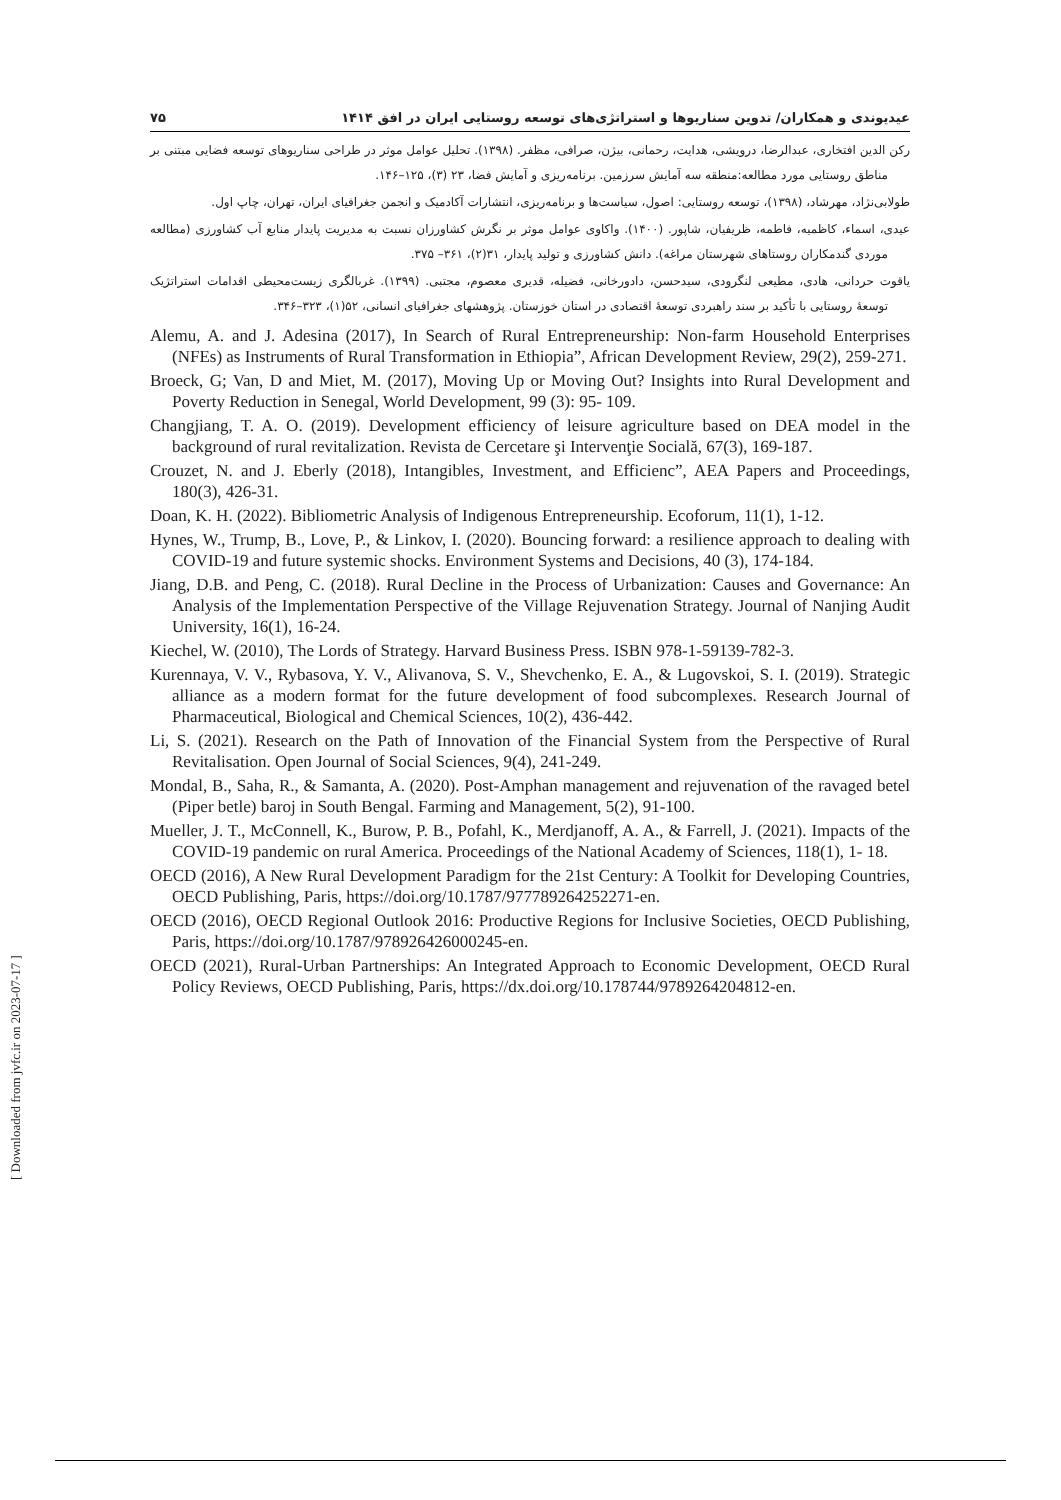۷۵ عیدیوندی و همکاران/ تدوین سناریوها و استراتژی‌های توسعه روستایی ایران در افق ۱۴۱۴
رکن الدین افتخاری، عبدالرضا، درویشی، هدایت، رحمانی، بیژن، صرافی، مظفر. (۱۳۹۸). تحلیل عوامل موثر در طراحی سناریوهای توسعه فضایی مبتنی بر مناطق روستایی مورد مطالعه:منطقه سه آمایش سرزمین. برنامه‌ریزی و آمایش فضا، ۲۳ (۳)، ۱۲۵–۱۴۶.
طولابی‌نژاد، مهرشاد، (۱۳۹۸)، توسعه روستایی: اصول، سیاست‌ها و برنامه‌ریزی، انتشارات آکادمیک و انجمن جغرافیای ایران، تهران، چاپ اول.
عیدی، اسماء، کاظمیه، فاطمه، ظریفیان، شاپور. (۱۴۰۰). واکاوی عوامل موثر بر نگرش کشاورزان نسبت به مدیریت پایدار منابع آب کشاورزی (مطالعه موردی گندمکاران روستاهای شهرستان مراغه). دانش کشاورزی و تولید پایدار، ۳۱(۲)، ۳۶۱– ۳۷۵.
یاقوت حردانی، هادی، مطیعی لنگرودی، سیدحسن، دادورخانی، فضیله، قدیری معصوم، مجتبی. (۱۳۹۹). غربالگری زیست‌محیطی اقدامات استراتژیک توسعهٔ روستایی با تأکید بر سند راهبردی توسعهٔ اقتصادی در استان خوزستان. پژوهشهای جغرافیای انسانی، ۵۲(۱)، ۳۲۳–۳۴۶.
Alemu, A. and J. Adesina (2017), In Search of Rural Entrepreneurship: Non-farm Household Enterprises (NFEs) as Instruments of Rural Transformation in Ethiopia”, African Development Review, 29(2), 259-271.
Broeck, G; Van, D and Miet, M. (2017), Moving Up or Moving Out? Insights into Rural Development and Poverty Reduction in Senegal, World Development, 99 (3): 95- 109.
Changjiang, T. A. O. (2019). Development efficiency of leisure agriculture based on DEA model in the background of rural revitalization. Revista de Cercetare şi Intervenţie Socială, 67(3), 169-187.
Crouzet, N. and J. Eberly (2018), Intangibles, Investment, and Efficienc”, AEA Papers and Proceedings, 180(3), 426-31.
Doan, K. H. (2022). Bibliometric Analysis of Indigenous Entrepreneurship. Ecoforum, 11(1), 1-12.
Hynes, W., Trump, B., Love, P., & Linkov, I. (2020). Bouncing forward: a resilience approach to dealing with COVID-19 and future systemic shocks. Environment Systems and Decisions, 40 (3), 174-184.
Jiang, D.B. and Peng, C. (2018). Rural Decline in the Process of Urbanization: Causes and Governance: An Analysis of the Implementation Perspective of the Village Rejuvenation Strategy. Journal of Nanjing Audit University, 16(1), 16-24.
Kiechel, W. (2010), The Lords of Strategy. Harvard Business Press. ISBN 978-1-59139-782-3.
Kurennaya, V. V., Rybasova, Y. V., Alivanova, S. V., Shevchenko, E. A., & Lugovskoi, S. I. (2019). Strategic alliance as a modern format for the future development of food subcomplexes. Research Journal of Pharmaceutical, Biological and Chemical Sciences, 10(2), 436-442.
Li, S. (2021). Research on the Path of Innovation of the Financial System from the Perspective of Rural Revitalisation. Open Journal of Social Sciences, 9(4), 241-249.
Mondal, B., Saha, R., & Samanta, A. (2020). Post-Amphan management and rejuvenation of the ravaged betel (Piper betle) baroj in South Bengal. Farming and Management, 5(2), 91-100.
Mueller, J. T., McConnell, K., Burow, P. B., Pofahl, K., Merdjanoff, A. A., & Farrell, J. (2021). Impacts of the COVID-19 pandemic on rural America. Proceedings of the National Academy of Sciences, 118(1), 1- 18.
OECD (2016), A New Rural Development Paradigm for the 21st Century: A Toolkit for Developing Countries, OECD Publishing, Paris, https://doi.org/10.1787/977789264252271-en.
OECD (2016), OECD Regional Outlook 2016: Productive Regions for Inclusive Societies, OECD Publishing, Paris, https://doi.org/10.1787/978926426000245-en.
OECD (2021), Rural-Urban Partnerships: An Integrated Approach to Economic Development, OECD Rural Policy Reviews, OECD Publishing, Paris, https://dx.doi.org/10.178744/9789264204812-en.
[ Downloaded from jvfc.ir on 2023-07-17 ]